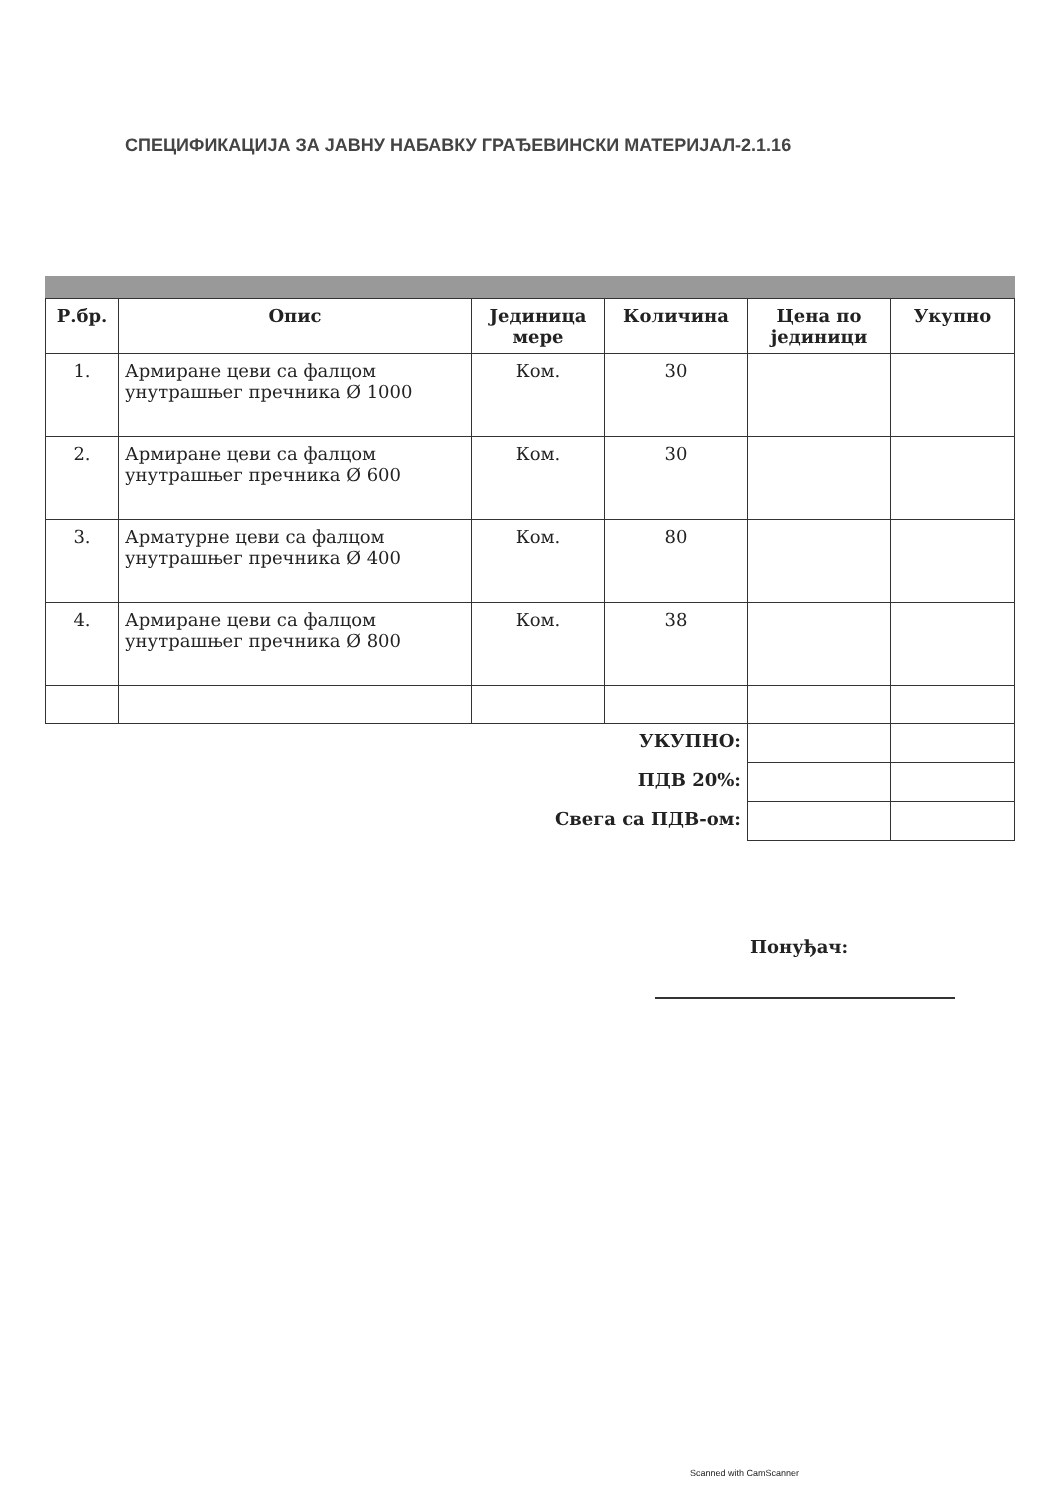СПЕЦИФИКАЦИЈА ЗА ЈАВНУ НАБАВКУ ГРАЂЕВИНСКИ МАТЕРИЈАЛ-2.1.16
| Р.бр. | Опис | Јединица мере | Количина | Цена по јединици | Укупно |
| --- | --- | --- | --- | --- | --- |
| 1. | Армиране цеви са фалцом унутрашњег пречника Ø 1000 | Ком. | 30 | | |
| 2. | Армиране цеви са фалцом унутрашњег пречника Ø 600 | Ком. | 30 | | |
| 3. | Арматурне цеви са фалцом унутрашњег пречника Ø 400 | Ком. | 80 | | |
| 4. | Армиране цеви са фалцом унутрашњег пречника Ø 800 | Ком. | 38 | | |
| УКУПНО: | | | | | |
| ПДВ 20%: | | | | | |
| Свега са ПДВ-ом: | | | | | |
Понуђач:
Scanned with CamScanner